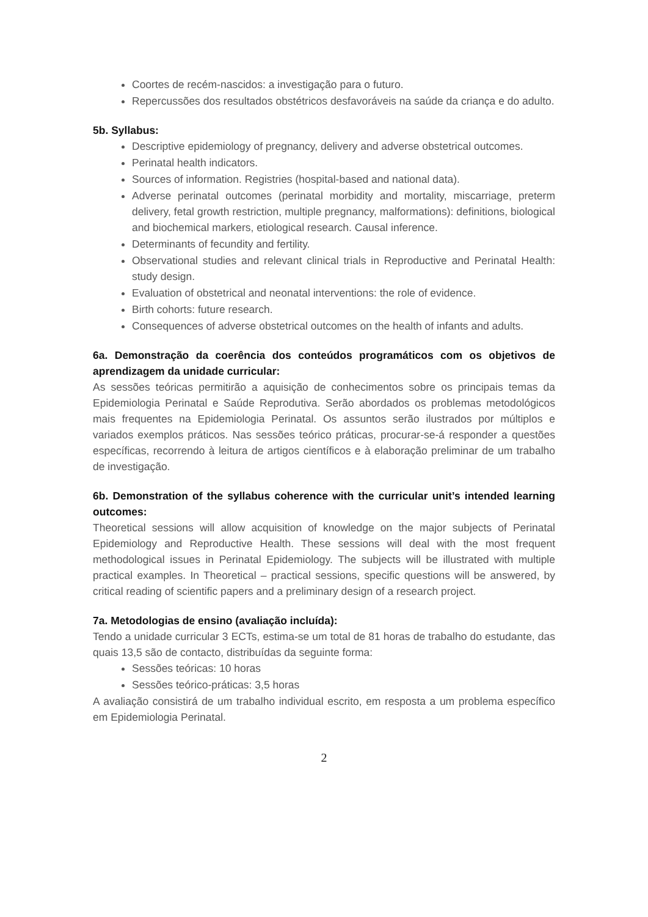Coortes de recém-nascidos: a investigação para o futuro.
Repercussões dos resultados obstétricos desfavoráveis na saúde da criança e do adulto.
5b. Syllabus:
Descriptive epidemiology of pregnancy, delivery and adverse obstetrical outcomes.
Perinatal health indicators.
Sources of information. Registries (hospital-based and national data).
Adverse perinatal outcomes (perinatal morbidity and mortality, miscarriage, preterm delivery, fetal growth restriction, multiple pregnancy, malformations): definitions, biological and biochemical markers, etiological research. Causal inference.
Determinants of fecundity and fertility.
Observational studies and relevant clinical trials in Reproductive and Perinatal Health: study design.
Evaluation of obstetrical and neonatal interventions: the role of evidence.
Birth cohorts: future research.
Consequences of adverse obstetrical outcomes on the health of infants and adults.
6a. Demonstração da coerência dos conteúdos programáticos com os objetivos de aprendizagem da unidade curricular:
As sessões teóricas permitirão a aquisição de conhecimentos sobre os principais temas da Epidemiologia Perinatal e Saúde Reprodutiva. Serão abordados os problemas metodológicos mais frequentes na Epidemiologia Perinatal. Os assuntos serão ilustrados por múltiplos e variados exemplos práticos. Nas sessões teórico práticas, procurar-se-á responder a questões específicas, recorrendo à leitura de artigos científicos e à elaboração preliminar de um trabalho de investigação.
6b. Demonstration of the syllabus coherence with the curricular unit’s intended learning outcomes:
Theoretical sessions will allow acquisition of knowledge on the major subjects of Perinatal Epidemiology and Reproductive Health. These sessions will deal with the most frequent methodological issues in Perinatal Epidemiology. The subjects will be illustrated with multiple practical examples. In Theoretical – practical sessions, specific questions will be answered, by critical reading of scientific papers and a preliminary design of a research project.
7a. Metodologias de ensino (avaliação incluída):
Tendo a unidade curricular 3 ECTs, estima-se um total de 81 horas de trabalho do estudante, das quais 13,5 são de contacto, distribuídas da seguinte forma:
Sessões teóricas: 10 horas
Sessões teórico-práticas: 3,5 horas
A avaliação consistirá de um trabalho individual escrito, em resposta a um problema específico em Epidemiologia Perinatal.
2